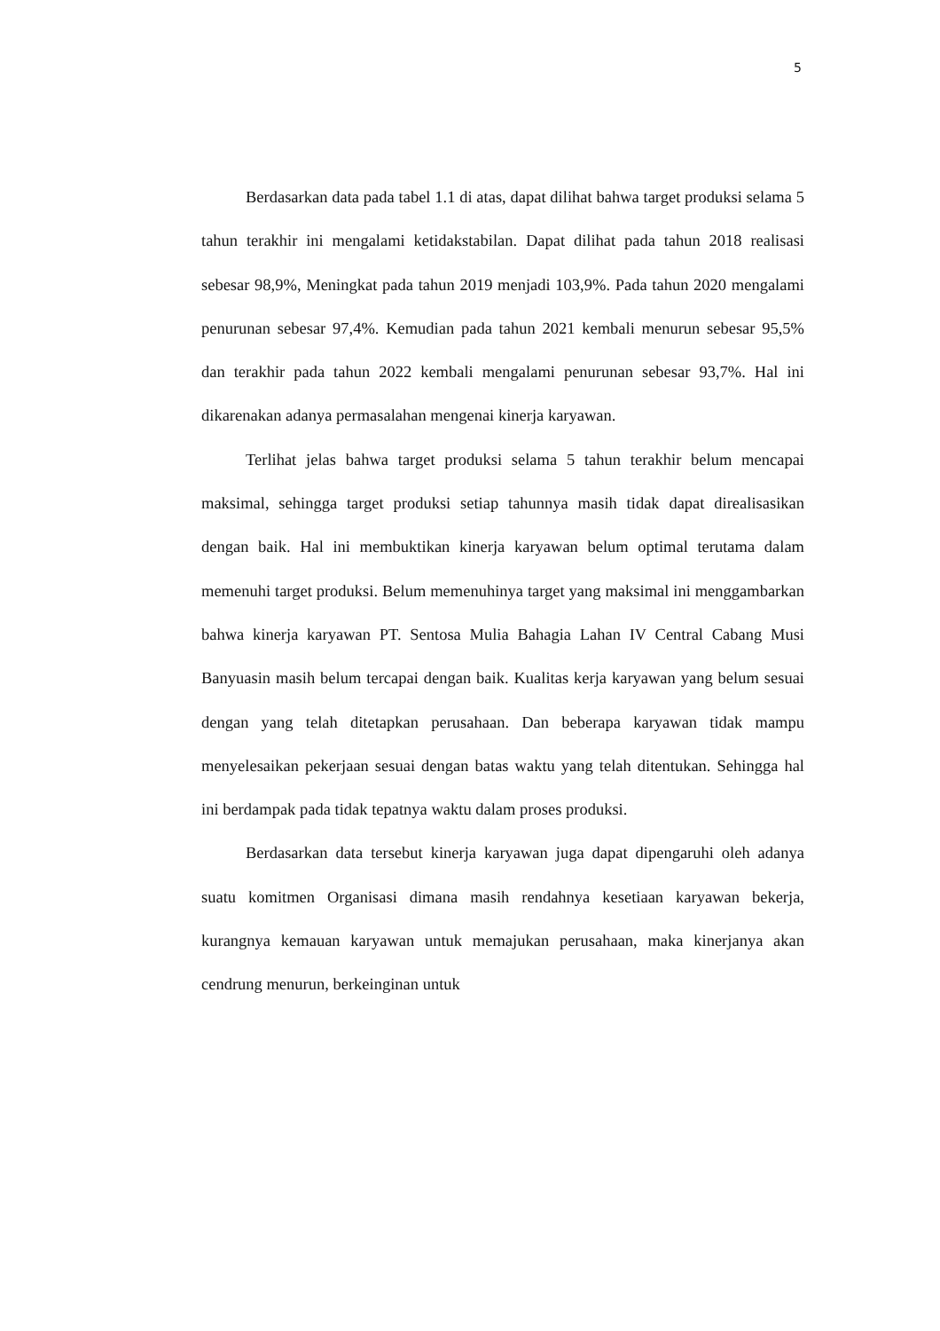5
Berdasarkan data pada tabel 1.1 di atas, dapat dilihat bahwa target produksi selama 5 tahun terakhir ini mengalami ketidakstabilan. Dapat dilihat pada tahun 2018 realisasi sebesar 98,9%, Meningkat pada tahun 2019 menjadi 103,9%. Pada tahun 2020 mengalami penurunan sebesar 97,4%. Kemudian pada tahun 2021 kembali menurun sebesar 95,5% dan terakhir pada tahun 2022 kembali mengalami penurunan sebesar 93,7%. Hal ini dikarenakan adanya permasalahan mengenai kinerja karyawan.
Terlihat jelas bahwa target produksi selama 5 tahun terakhir belum mencapai maksimal, sehingga target produksi setiap tahunnya masih tidak dapat direalisasikan dengan baik. Hal ini membuktikan kinerja karyawan belum optimal terutama dalam memenuhi target produksi. Belum memenuhinya target yang maksimal ini menggambarkan bahwa kinerja karyawan PT. Sentosa Mulia Bahagia Lahan IV Central Cabang Musi Banyuasin masih belum tercapai dengan baik. Kualitas kerja karyawan yang belum sesuai dengan yang telah ditetapkan perusahaan. Dan beberapa karyawan tidak mampu menyelesaikan pekerjaan sesuai dengan batas waktu yang telah ditentukan. Sehingga hal ini berdampak pada tidak tepatnya waktu dalam proses produksi.
Berdasarkan data tersebut kinerja karyawan juga dapat dipengaruhi oleh adanya suatu komitmen Organisasi dimana masih rendahnya kesetiaan karyawan bekerja, kurangnya kemauan karyawan untuk memajukan perusahaan, maka kinerjanya akan cendrung menurun, berkeinginan untuk